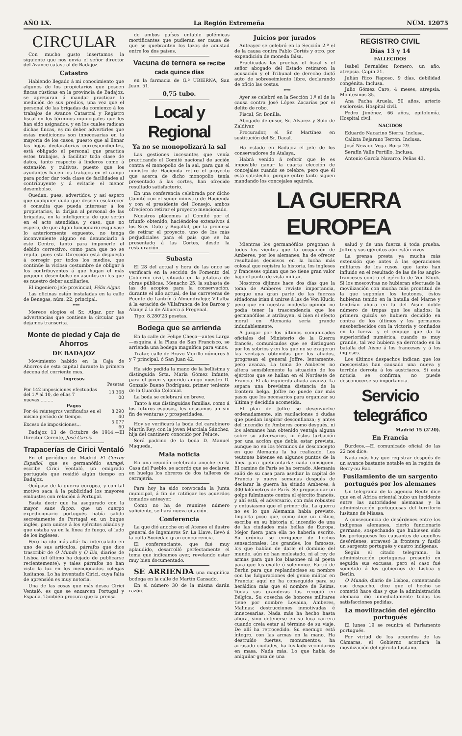AÑO LX. La Región Extremeña NÚM. 12075
CIRCULAR
Con mucho gusto insertamos la siguiente que nos envía el señor director del Avance catastral de Badajoz.
Catastro
Habiendo llegado á mi conocimiento que algunos de los propietarios que poseen fincas rústicas en la provincia de Badajoz, se apresuran á mandar practicar la medición de sus predios, una vez que el personal de las brigadas da comienzo á los trabajos de Avance Catastral y Registro fiscal en los términos municipales que les han sido asignados, y en los cuales radican dichas fincas, es mi deber advertirles que estas mediciones son innecesarias en la mayoría de los casos, puesto que al llenar las hojas declaratorias correspondientes, está obligado el personal que practica estos trabajos, á facilitar toda clase de datos, tanto respecto á linderos como á extensión y cultivos, puesto que los ayudantes hacen los trabajos en el campo para poder dar toda clase de facilidades al contribuyente y á evitarle el menor desembolso.
Quedan, pues, advertidos, y así espero que cualquier duda que deseen esclarecer ó consulta que pueda interesar á los propietarios, la dirijan al personal de las brigadas, en la inteligencia de que serán en el acto atendidas; y caso, que no espero, de que algún funcionario esquivase lo anteriormente expuesto, no tenga inconveniente alguno en denunciarlo á este Centro, tanto para imponerle el debido correctivo, como para que no se repita, pues esta Dirección está dispuesta á corregir por todos los medios, que continúe la viciosa costumbre de obligar á los contribuyentes á que hagan el más pequeño desembolso en asuntos en los que es nuestro deber auxiliarles.
El ingeniero jefe provincial, Félix Algar.
Las oficinas están instaladas en la calle de Benegas, núm. 22, principal.
***
Merece elogios el Sr. Algar, por las advertencias que contiene la circular que dejamos transcrita.
Monte de piedad y Caja de Ahorros
DE BADAJOZ
Movimiento habido en la Caja de Ahorros de esta capital durante la primera decena del corriente mes.
| Ingresos | |
| --- | --- |
| | Pesetas |
| Por 142 imposiciones efectuadas del 1.º al 10, de ellas 7 nuevas.......... | 13.368 00 |
| Pagos | |
| Por 44 reintegros verificados en el mismo período de tiempo. | 8.290 40 |
| Exceso de imposiciones... | 5.077 60 |
Badajoz 13 de Octubre de 1914.—El Director Gerente, José García.
Trapacerías de Cirici Ventaló
En el periódico de Madrid El Correo Español, que es germanófilo enragé, escribe Cirici Ventaló, un emigrado portugués que residió algún tiempo en Badajoz.
Ocúpase de la guerra europea, y con tal motivo saca á la publicidad los mayores embustes con relación á Portugal.
Basta decir que ha asegurado con la mayor sans façon, que un cuerpo expedicionario portugués había salido secretamente de Portugal en un buque inglés, para unirse á los ejércitos aliados y que estaba ya en la línea de fuego, al lado de los ingleses.
Pero ha ido más allá: ha intercalado en uno de sus artículos, párrafos que dice trascribir de O Mundo y O Día, diarios de Lisboa (el último ha dejado de publicarse recientemente); y tales párrafos no han visto la luz en los mencionados colegas lusitanos. Lo ha inventado Cirici, cuya falta de aprensión es muy notoria.
Una de las cosas que más desea Cirici Ventaló, es que se enzarcen Portugal y España. También procura que la prensa
de ambos países entable polémicas mortificantes que pudieran ser causa de que se quebranten los lazos de amistad entre los dos países.
Vacuna de ternera se recibe cada quince días
en la farmacia de G.ª UBIERNA, San Juan, 51.
0,75 tubo.
Local y Regional
Ya no se monopolizará la sal
Las gestiones incesantes que venía practicando el Comité nacional de acción contra el monopolio de la sal, para que el ministro de Hacienda retire el proyecto que acerca de dicho monopolio tenía presentado á las cortes, han ofrecido resultado satisfactorio.
En una conferencia celebrada por dicho Comité con el señor ministro de Hacienda y con el presidente del Consejo, ambos ofrecieron retirar el proyecto mencionado.
Nuestros plácemes al Comité por el triunfo obtenido, haciéndolos extensivos á los Sres. Dato y Bugallal, por la promesa de retirar el proyecto, uno de los más perjudiciales para el país que se ha presentado á las Cortes, desde la restauración.
Subasta
El 28 del actual y hora de las once se verificará en la sección de Fomento del Gobierno civil, situada en la jefatura de obras públicas, Menacho 25, la subasta de las de acopios para la conservación, durante el año actual, de las carreteras de Puente de Lantrín á Almendralejo; Villalba á la estación de Villafranca de los Barros y Alanje á la de Albuera á Fregenal.
Tipo: 8.280'23 pesetas.
Bodega que se arrienda
En la calle de Felipe Checa—antes Larga—esquina á la Plaza de San Francisco, se arrienda una bodega magnífica para vinos.
Tratar, calle de Bravo Murillo números 5 y 7 principal, ó San Juan 42.
Ha sido pedida la mano de la bellísima y distinguida Srta. María Gómez Infante, para el joven y querido amigo nuestro D. Gonzalo Bueno Rodríguez, primer teniente de la Guardia Colonial.
La boda se celebrará en breve.
Tanto á sus distinguidas familias, como á los futuros esposos, les deseamos un sin fin de venturas y prosperidades.
Hoy se verificará la boda del carabinero Martín Rey, con la joven Marciala Sánchez, hija del cantinero conocido por Peluce.
Será padrino de la boda D. Manuel Maqueda.
Mala noticia
En una reunión celebrada anoche en la Casa del Pueblo, se acordó que se declaren en huelga los obreros de dos talleres de cerrajería.
Para hoy ha sido convocada la Junta municipal, á fin de ratificar los acuerdos tomados anteayer.
Como no ha de reunirse número suficiente, se hará nueva citación.
Conferencia
La que dió anoche en el Ateneo el ilustre general de Ingenieros Sr. La Llave, llevó á la culta Sociedad gran concurrencia.
El conferenciante, que fué muy aplaudido, desarrolló perfectamente el tema que indicamos ayer, revelando estar muy bien documentado.
SE ARRIENDA una magnífica bodega en la calle de Martín Cansado.
En el número 30 de la misma darán razón.
Juicios por jurados
Anteayer se celebró en la Sección 2.ª el de la causa contra Pablo Cortés y otro, por expendición de moneda falsa.
Practicadas las pruebas el fiscal y el señor abogado del Estado retiraron la acusación y el Tribunal de derecho dictó auto de sobreseimiento libre, declarando de oficio las costas.
***
Ayer se celebró en la Sección 1.ª el de la causa contra José López Zacarías por el delito de robo.
Fiscal, Sr. Bonilla.
Abogado defensor, Sr. Alvarez y Solo de Zaldívar.
Procurador, el Sr. Martínez en sustitución del Sr. Dacal.
Ha estado en Badajoz el jefe de los conservadores de Atalaya.
Habrá venido á referir que le es imposible ganar la cuarta elección de concejales cuando se celebre; pero que él está satisfecho, porque entre tanto siguen mandando los concejales squirols.
REGISTRO CIVIL
Días 13 y 14
FALLECIDOS
Isabel Bernaldez Romero, un año, atrepsia. Capín 21.
Julián Rico Raposo, 9 días, debilidad congénita. Inclusa.
Julio Gómez Caro, 4 meses, atrepsia. Montesinos 35.
Ana Pacha Aruela, 50 años, arterio esclorosis. Hospital civil.
Pedro Jiménez, 66 años, epitolomía. Hospital civil.
NACIDOS
Eduardo Nacarino Sierra. Inclusa.
Calixta Bejarano Terrón. Inclusa.
José Nevado Vega. Borja 29.
Serafín Valle Portillo, Inclusa.
Antonio García Navarro. Peñas 43.
LA GUERRA EUROPEA
Mientras los germanófilos pregonan á todos los vientos que la ocupación de Amberes, por los alemanes, ha de ofrecer resultados decisivos en la lucha más colosal que registra la historia, los ingleses y franceses opinan que no tiene gran valor bajo el punto de vista militar.
Nosotros dijimos hace dos días que la toma de Amberes reviste importancia, porque una gran parte de las fuerzas sitiadoras irían á unirse á las de Von Kluck, pero que en nuestra modesta opinión no podía tener la trascendencia que los germanófilos le atribuyen, si bien el efecto moral en Alemania sería grande indudablemente.
A juzgar por los últimos comunicados oficiales del Ministerio de la Guerra francés, comunicados que se distinguen por los sobrios y en los que no se exageran las ventajas obtenidas por los aliados, progresan el general Joffre, lentamente, pero avanza. La toma de Amberes no altera sensiblemente la situación de los ejércitos que se hallan en el Nordeste de Francia. El ala izquierda aliada avanza. La separa una brevísima distancia de la frontera belga. Joffre no puede dar más pasos que los necesarios para organizar su última y decidida acometida.
El plan de Joffre se desenvuelve ordenadamente, sin vacilaciones ó dudas que puedan inspirar desconfianza; y antes del incendio de Amberes como después, ni los alemanes han obtenido ventaja alguna sobre su adversarios, ni éstos turbación por una acción que debía estar prevista, aunque no en los términos de desconcepto en que Alemania la ha realizado. Los teutones bátense en algunos puntos de la línea para quebrantarla: nada consiguen. El camino de París se ha cerrado. Alemania salió de su casa para asediar la capital de Francia y nueve semanas después de declarar la guerra ha sitiado Amberes, á 300 kilómetros de París. Se propuso dar un golpe fulminante contra el ejército francés, y ahí está, el adversario, con más robustez y entusiasmo que el primer día. La guerra no es lo que Alemania había previsto. Importa poco que, como dice un crítico, escriba en su historia el incendio de una de las ciudades más bellas de Europa. Mejor fuera para ella no haberla escrito. Su crónica se enriquece de hechos sensacionales: los grandes, los famosos, los que habían de darle el dominio del mundo, aún no han molestado, ni al rey de armas para que los blasonee ni al poeta para que los exalte ó solemnice. Partió de Berlín para que replandeciese su nombre con las fulguraciones del genio militar en Francia: aquí no ha conseguido para su heráldica más que el nombre de Reims. Todas sus grandezas las recogió en Bélgica. Su cosecha de honores militares tiene por nombre Lovaina, Amberes, Malinas: destrucciones inmotivadas é innecesarias. Nada más ha hecho hasta ahora, sino detenerse en su loca carrera cuando creía estar al término de su viaje. De allí ha retrocedido. Su enemigo está íntegro, con las armas en la mano. Ha destruído fuertes, monumentos; ha arrasado ciudades, ha fusilado vecindarios en masa. Nada más. Lo que había de aniquilar goza de una
salud y de una fuerza á toda prueba. Joffre y sus ejércitos aún están vivos.
La prensa presta ya mucha más extensión que antes á las operaciones militares de los rusos, que tanto han influido en el resultado de las de los anglo-franceses contra el ejército de Von Kluck. Si los moscovitas no hubieran efectuado la movilización con mucha más prontitud de la que suponían los teutones, éstos hubieran tenido en la batalla del Marne y tendrían ahora en la del Aisne doble número de tropas que los aliados; la primera quizás se hubiera decidido en contra de los últimos y los germanos ensoberbecidos con la victoria y confiados en la fuerza y el empuje que da la superioridad numérica, cuando es muy grande, tal vez hubiera ya derrotado en la batalla del Aisne á los franceses y á los ingleses.
Los últimos despachos indican que los moscovistas han causado una nueva y terrible derrota á los austriacos. Si esta noticia se confirma, no puede desconocerse su importancia.
Servicio telegráfico
Madrid 15 (2'20).
En Francia
Burdeos.—El comunicado oficial de las 22 nos dice:
Nada más hay que registrar después de un avance bastante notable en la región de Berry-au Bac.
Fusilamiento de un sargento portugués por los alemanes
Un telegrama de la agencia Reute dice que en el Africa oriental hubo un incidente entre las autoridades alemanas y la administración portuguesas del territorio lusitano de Miassa.
A consecuencia de desórdenes entre los indígenas alemanes, cierto funcionario germano, sospechando que hubiesen sido los portugueses los causantes de aquellos desórdenes, atravesó la frontera y fusiló un sargento portugués y cuatro indígenas.
Según el citado telegrama, la administración portuguesa presentó en seguida sus excusas, pero el caso fué sometido á los gobiernos de Lisboa y Berlín.
O Mundo, diario de Lisboa, comentando ese despacho, dice que el hecho se cometió hace días y que la administración alemana dió inmediatamente todas las satisfacciones pedidas.
La movilización del ejército portugués
El lunes 19 se reunirá el Parlamento portugués.
Por virtud de los acuerdos de las Cámaras, el Gobierno acordará la movilización del ejército lusitano.